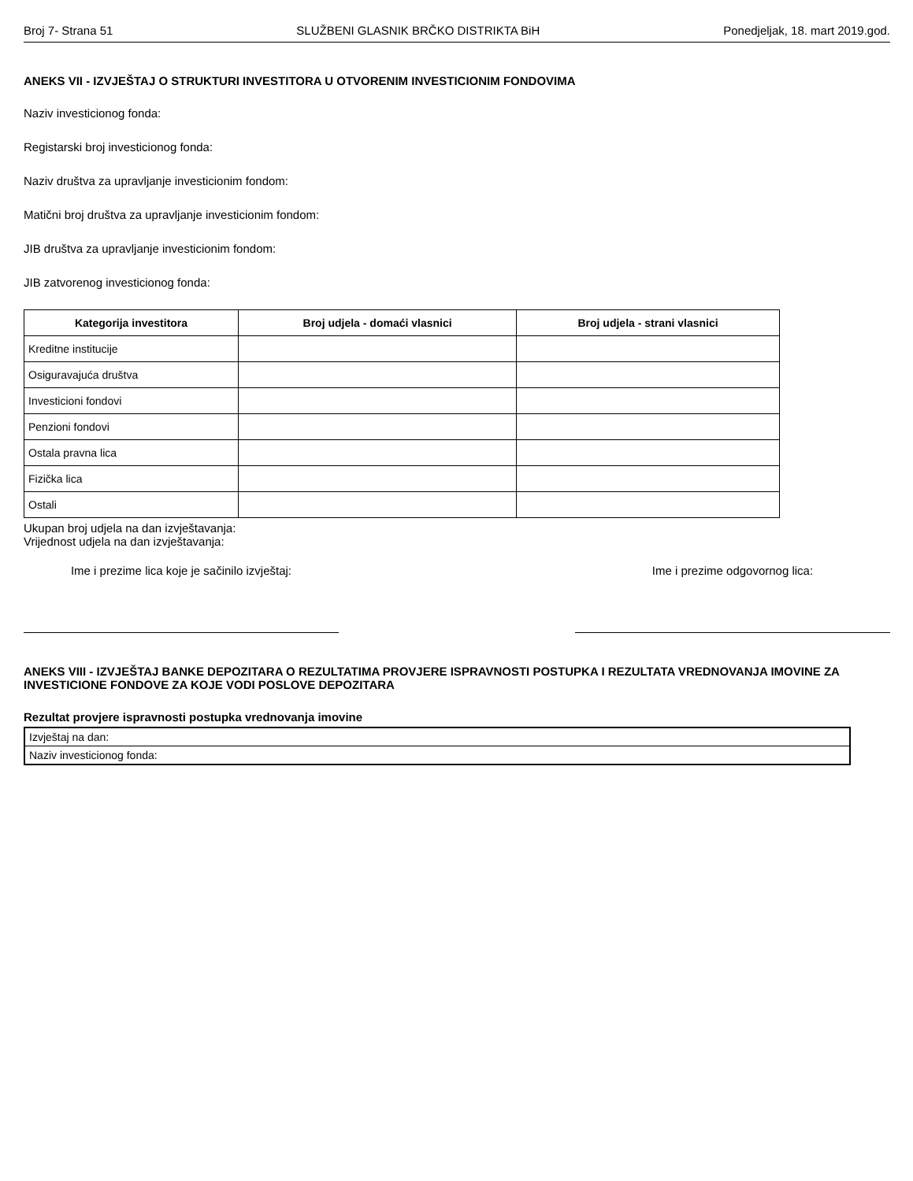Broj 7- Strana 51 SLUŽBENI GLASNIK BRČKO DISTRIKTA BiH Ponedjeljak, 18. mart 2019.god.
ANEKS VII - IZVJEŠTAJ O STRUKTURI INVESTITORA U OTVORENIM INVESTICIONIM FONDOVIMA
Naziv investicionog fonda:
Registarski broj investicionog fonda:
Naziv društva za upravljanje investicionim fondom:
Matični broj društva za upravljanje investicionim fondom:
JIB društva za upravljanje investicionim fondom:
JIB zatvorenog investicionog fonda:
| Kategorija investitora | Broj udjela - domaći vlasnici | Broj udjela - strani vlasnici |
| --- | --- | --- |
| Kreditne institucije | | |
| Osiguravajuća društva | | |
| Investicioni fondovi | | |
| Penzioni fondovi | | |
| Ostala pravna lica | | |
| Fizička lica | | |
| Ostali | | |
Ukupan broj udjela na dan izvještavanja:
Vrijednost udjela na dan izvještavanja:
Ime i prezime lica koje je sačinilo izvještaj:
Ime i prezime odgovornog lica:
ANEKS VIII - IZVJEŠTAJ BANKE DEPOZITARA O REZULTATIMA PROVJERE ISPRAVNOSTI POSTUPKA I REZULTATA VREDNOVANJA IMOVINE ZA INVESTICIONE FONDOVE ZA KOJE VODI POSLOVE DEPOZITARA
Rezultat provjere ispravnosti postupka vrednovanja imovine
| Izvještaj na dan: |
| Naziv investicionog fonda: |